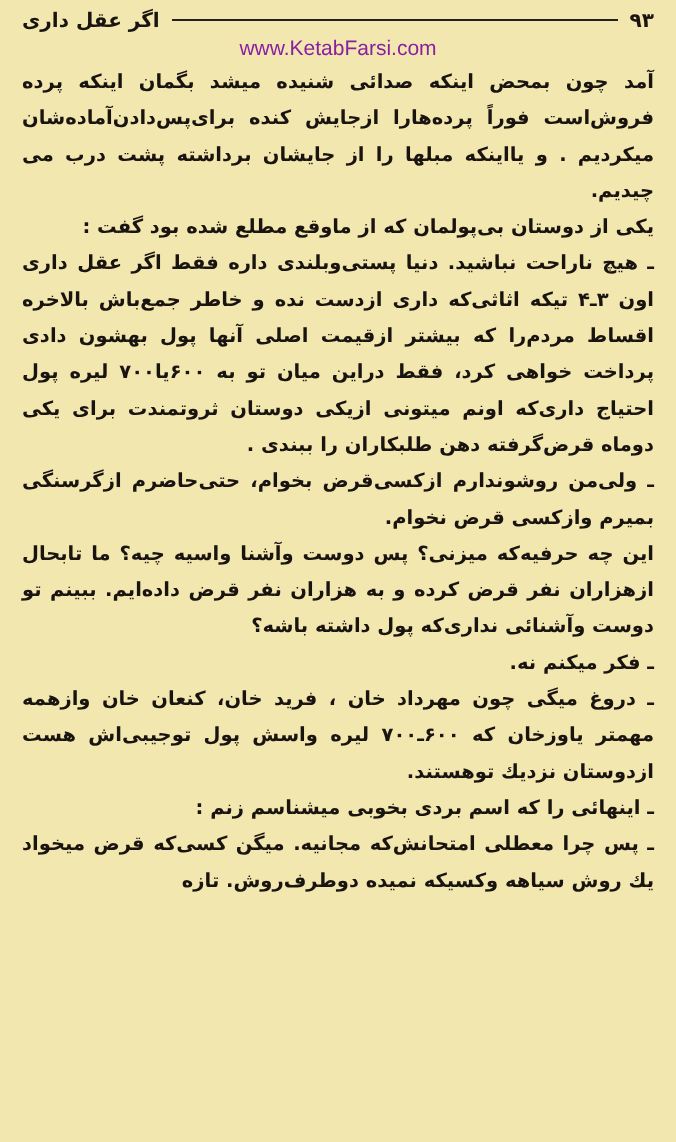۹۳ اگر عقل داری
www.KetabFarsi.com
آمد چون بمحض اینکه صدائی شنیده میشد بگمان اینکه پرده فروش‌است فوراً پرده‌هارا ازجایش کنده برای‌پس‌دادن‌آماده‌شان میکردیم . و یااینکه مبلها را از جایشان برداشته پشت درب می چیدیم.
یکی از دوستان بی‌پولمان که از ماوقع مطلع شده بود گفت :
ـ هیچ ناراحت نباشید. دنیا پستی‌وبلندی داره فقط اگر عقل داری اون ۳ـ۴ تیکه اثاثی‌که داری ازدست نده و خاطر جمع‌باش بالاخره اقساط مردم‌را که بیشتر ازقیمت اصلی آنها پول بهشون دادی پرداخت خواهی کرد، فقط دراین میان تو به ۶۰۰یا۷۰۰ لیره پول احتیاج داری‌که اونم میتونی ازیکی دوستان ثروتمندت برای یکی دوماه قرض‌گرفته دهن طلبکاران را ببندی .
ـ ولی‌من روشوندارم ازکسی‌قرض بخوام، حتی‌حاضرم ازگرسنگی بمیرم وازکسی قرض نخوام.
این چه حرفیه‌که میزنی؟ پس دوست وآشنا واسیه چیه؟ ما تابحال ازهزاران نفر قرض کرده و به هزاران نفر قرض داده‌ایم. ببینم تو دوست وآشنائی نداری‌که پول داشته باشه؟
ـ فکر میکنم نه.
ـ دروغ میگی چون مهرداد خان ، فرید خان، کنعان خان وازهمه مهمتر یاوزخان که ۶۰۰ـ۷۰۰ لیره واسش پول توجیبی‌اش هست ازدوستان نزدیك توهستند.
ـ اینهائی را که اسم بردی بخوبی میشناسم زنم :
ـ پس چرا معطلی امتحانش‌که مجانیه. میگن کسی‌که قرض میخواد یك روش سیاهه وکسیکه نمیده دوطرف‌روش. تازه